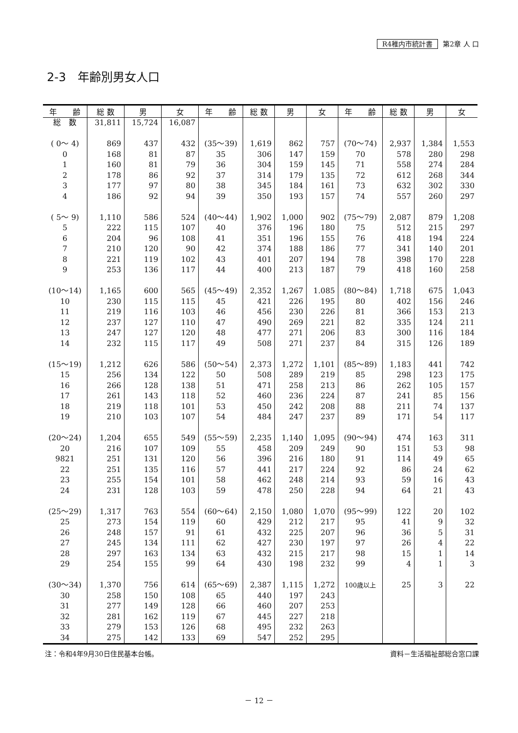R4稚内市統計書 第2章 人 口
2-3　年齢別男女人口
| 年 齢 | 総 数 | 男 | 女 | 年 齢 | 総 数 | 男 | 女 | 年 齢 | 総 数 | 男 | 女 |
| --- | --- | --- | --- | --- | --- | --- | --- | --- | --- | --- | --- |
| 総 数 | 31,811 | 15,724 | 16,087 | | | | | | | | |
| ( 0～ 4) | 869 | 437 | 432 | (35～39) | 1,619 | 862 | 757 | (70～74) | 2,937 | 1,384 | 1,553 |
| 0 | 168 | 81 | 87 | 35 | 306 | 147 | 159 | 70 | 578 | 280 | 298 |
| 1 | 160 | 81 | 79 | 36 | 304 | 159 | 145 | 71 | 558 | 274 | 284 |
| 2 | 178 | 86 | 92 | 37 | 314 | 179 | 135 | 72 | 612 | 268 | 344 |
| 3 | 177 | 97 | 80 | 38 | 345 | 184 | 161 | 73 | 632 | 302 | 330 |
| 4 | 186 | 92 | 94 | 39 | 350 | 193 | 157 | 74 | 557 | 260 | 297 |
| ( 5～ 9) | 1,110 | 586 | 524 | (40～44) | 1,902 | 1,000 | 902 | (75～79) | 2,087 | 879 | 1,208 |
| 5 | 222 | 115 | 107 | 40 | 376 | 196 | 180 | 75 | 512 | 215 | 297 |
| 6 | 204 | 96 | 108 | 41 | 351 | 196 | 155 | 76 | 418 | 194 | 224 |
| 7 | 210 | 120 | 90 | 42 | 374 | 188 | 186 | 77 | 341 | 140 | 201 |
| 8 | 221 | 119 | 102 | 43 | 401 | 207 | 194 | 78 | 398 | 170 | 228 |
| 9 | 253 | 136 | 117 | 44 | 400 | 213 | 187 | 79 | 418 | 160 | 258 |
| (10～14) | 1,165 | 600 | 565 | (45～49) | 2,352 | 1,267 | 1.085 | (80～84) | 1,718 | 675 | 1,043 |
| 10 | 230 | 115 | 115 | 45 | 421 | 226 | 195 | 80 | 402 | 156 | 246 |
| 11 | 219 | 116 | 103 | 46 | 456 | 230 | 226 | 81 | 366 | 153 | 213 |
| 12 | 237 | 127 | 110 | 47 | 490 | 269 | 221 | 82 | 335 | 124 | 211 |
| 13 | 247 | 127 | 120 | 48 | 477 | 271 | 206 | 83 | 300 | 116 | 184 |
| 14 | 232 | 115 | 117 | 49 | 508 | 271 | 237 | 84 | 315 | 126 | 189 |
| (15～19) | 1,212 | 626 | 586 | (50～54) | 2,373 | 1,272 | 1,101 | (85～89) | 1,183 | 441 | 742 |
| 15 | 256 | 134 | 122 | 50 | 508 | 289 | 219 | 85 | 298 | 123 | 175 |
| 16 | 266 | 128 | 138 | 51 | 471 | 258 | 213 | 86 | 262 | 105 | 157 |
| 17 | 261 | 143 | 118 | 52 | 460 | 236 | 224 | 87 | 241 | 85 | 156 |
| 18 | 219 | 118 | 101 | 53 | 450 | 242 | 208 | 88 | 211 | 74 | 137 |
| 19 | 210 | 103 | 107 | 54 | 484 | 247 | 237 | 89 | 171 | 54 | 117 |
| (20～24) | 1,204 | 655 | 549 | (55～59) | 2,235 | 1,140 | 1,095 | (90～94) | 474 | 163 | 311 |
| 20 | 216 | 107 | 109 | 55 | 458 | 209 | 249 | 90 | 151 | 53 | 98 |
| 9821 | 251 | 131 | 120 | 56 | 396 | 216 | 180 | 91 | 114 | 49 | 65 |
| 22 | 251 | 135 | 116 | 57 | 441 | 217 | 224 | 92 | 86 | 24 | 62 |
| 23 | 255 | 154 | 101 | 58 | 462 | 248 | 214 | 93 | 59 | 16 | 43 |
| 24 | 231 | 128 | 103 | 59 | 478 | 250 | 228 | 94 | 64 | 21 | 43 |
| (25～29) | 1,317 | 763 | 554 | (60～64) | 2,150 | 1,080 | 1,070 | (95～99) | 122 | 20 | 102 |
| 25 | 273 | 154 | 119 | 60 | 429 | 212 | 217 | 95 | 41 | 9 | 32 |
| 26 | 248 | 157 | 91 | 61 | 432 | 225 | 207 | 96 | 36 | 5 | 31 |
| 27 | 245 | 134 | 111 | 62 | 427 | 230 | 197 | 97 | 26 | 4 | 22 |
| 28 | 297 | 163 | 134 | 63 | 432 | 215 | 217 | 98 | 15 | 1 | 14 |
| 29 | 254 | 155 | 99 | 64 | 430 | 198 | 232 | 99 | 4 | 1 | 3 |
| (30～34) | 1,370 | 756 | 614 | (65～69) | 2,387 | 1,115 | 1,272 | 100歳以上 | 25 | 3 | 22 |
| 30 | 258 | 150 | 108 | 65 | 440 | 197 | 243 | | | | |
| 31 | 277 | 149 | 128 | 66 | 460 | 207 | 253 | | | | |
| 32 | 281 | 162 | 119 | 67 | 445 | 227 | 218 | | | | |
| 33 | 279 | 153 | 126 | 68 | 495 | 232 | 263 | | | | |
| 34 | 275 | 142 | 133 | 69 | 547 | 252 | 295 | | | | |
注：令和4年9月30日住民基本台帳。 資料－生活福祉部総合窓口課
－ 12 －